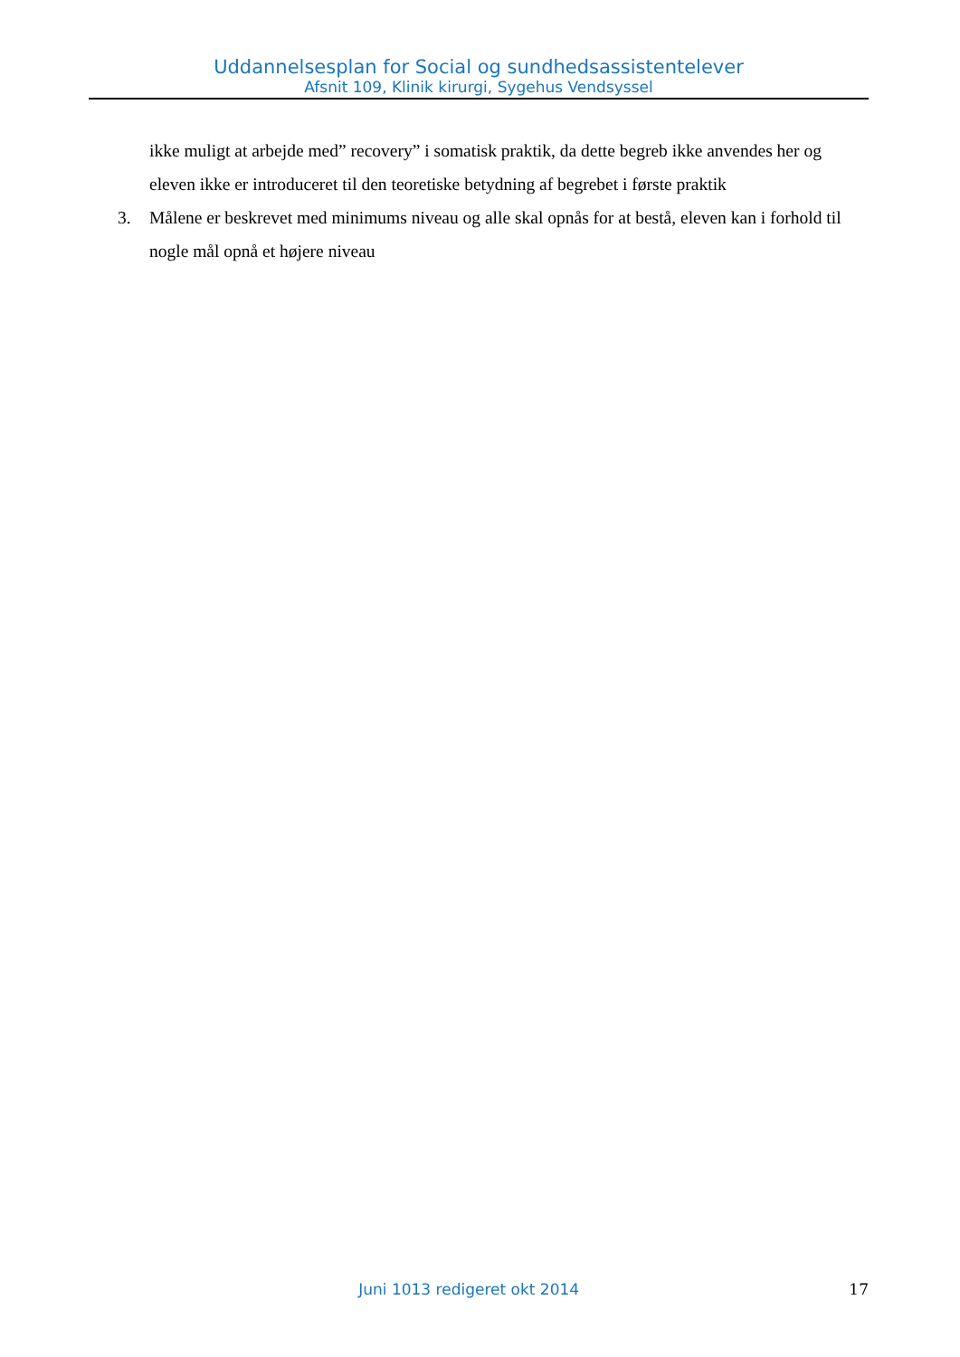Uddannelsesplan for Social og sundhedsassistentelever
Afsnit 109, Klinik kirurgi, Sygehus Vendsyssel
ikke muligt at arbejde med” recovery” i somatisk praktik, da dette begreb ikke anvendes her og eleven ikke er introduceret til den teoretiske betydning af begrebet i første praktik
3. Målene er beskrevet med minimums niveau og alle skal opnås for at bestå, eleven kan i forhold til nogle mål opnå et højere niveau
Juni 1013 redigeret okt 2014 17